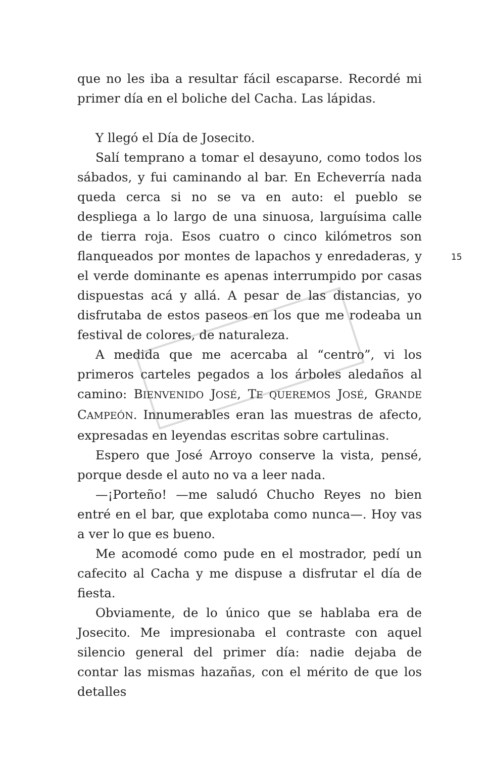15
que no les iba a resultar fácil escaparse. Recordé mi primer día en el boliche del Cacha. Las lápidas.
Y llegó el Día de Josecito.
Salí temprano a tomar el desayuno, como todos los sábados, y fui caminando al bar. En Echeverría nada queda cerca si no se va en auto: el pueblo se despliega a lo largo de una sinuosa, larguísima calle de tierra roja. Esos cuatro o cinco kilómetros son flanqueados por montes de lapachos y enredaderas, y el verde dominante es apenas interrumpido por casas dispuestas acá y allá. A pesar de las distancias, yo disfrutaba de estos paseos en los que me rodeaba un festival de colores, de naturaleza.
A medida que me acercaba al “centro”, vi los primeros carteles pegados a los árboles aledaños al camino: BIENVENIDO JOSÉ, TE QUEREMOS JOSÉ, GRANDE CAMPEÓN. Innumerables eran las muestras de afecto, expresadas en leyendas escritas sobre cartulinas.
Espero que José Arroyo conserve la vista, pensé, porque desde el auto no va a leer nada.
—¡Porteño! —me saludó Chucho Reyes no bien entré en el bar, que explotaba como nunca—. Hoy vas a ver lo que es bueno.
Me acomodé como pude en el mostrador, pedí un cafecito al Cacha y me dispuse a disfrutar el día de fiesta.
Obviamente, de lo único que se hablaba era de Josecito. Me impresionaba el contraste con aquel silencio general del primer día: nadie dejaba de contar las mismas hazañas, con el mérito de que los detalles